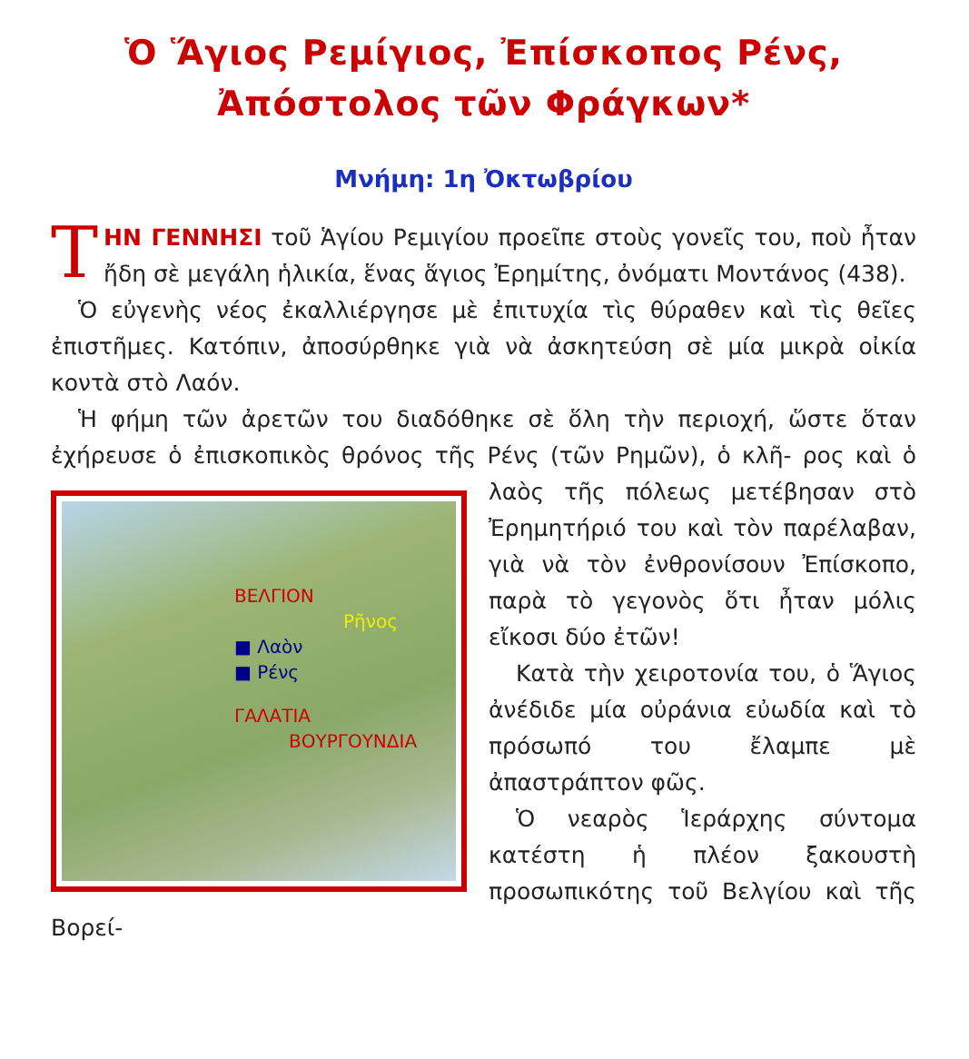Ὁ Ἅγιος Ρεμίγιος, Ἐπίσκοπος Ρένς,
Ἀπόστολος τῶν Φράγκων*
Μνήμη: 1η Ὀκτωβρίου
ΤΗΝ ΓΕΝΝΗΣΙ τοῦ Ἁγίου Ρεμιγίου προεῖπε στοὺς γονεῖς του, ποὺ ἦταν ἤδη σὲ μεγάλη ἡλικία, ἕνας ἅγιος Ἐρημίτης, ὀνόματι Μοντάνος (438).
Ὁ εὐγενὴς νέος ἐκαλλιέργησε μὲ ἐπιτυχία τὶς θύραθεν καὶ τὶς θεῖες ἐπιστῆμες. Κατόπιν, ἀποσύρθηκε γιὰ νὰ ἀσκητεύση σὲ μία μικρὰ οἰκία κοντὰ στὸ Λαόν.
Ἡ φήμη τῶν ἀρετῶν του διαδόθηκε σὲ ὅλη τὴν περιοχή, ὥστε ὅταν ἐχήρευσε ὁ ἐπισκοπικὸς θρόνος τῆς Ρένς (τῶν Ρημῶν), ὁ κλῆ- ΒΕΛΓΙΟΝ
Ρῆνος
■ Λαὸν
■ Ρένς
ΓΑΛΑΤΙΑ
ΒΟΥΡΓΟΥΝΔΙΑ ρος καὶ ὁ λαὸς τῆς πόλεως μετέβησαν στὸ Ἐρημητήριό του καὶ τὸν παρέλαβαν, γιὰ νὰ τὸν ἐνθρονίσουν Ἐπίσκοπο, παρὰ τὸ γεγονὸς ὅτι ἦταν μόλις εἴκοσι δύο ἐτῶν!
Κατὰ τὴν χειροτονία του, ὁ Ἅγιος ἀνέδιδε μία οὐράνια εὐωδία καὶ τὸ πρόσωπό του ἔλαμπε μὲ ἀπαστράπτον φῶς.
Ὁ νεαρὸς Ἱεράρχης σύντομα κατέστη ἡ πλέον ξακουστὴ προσωπικότης τοῦ Βελγίου καὶ τῆς Βορεί-